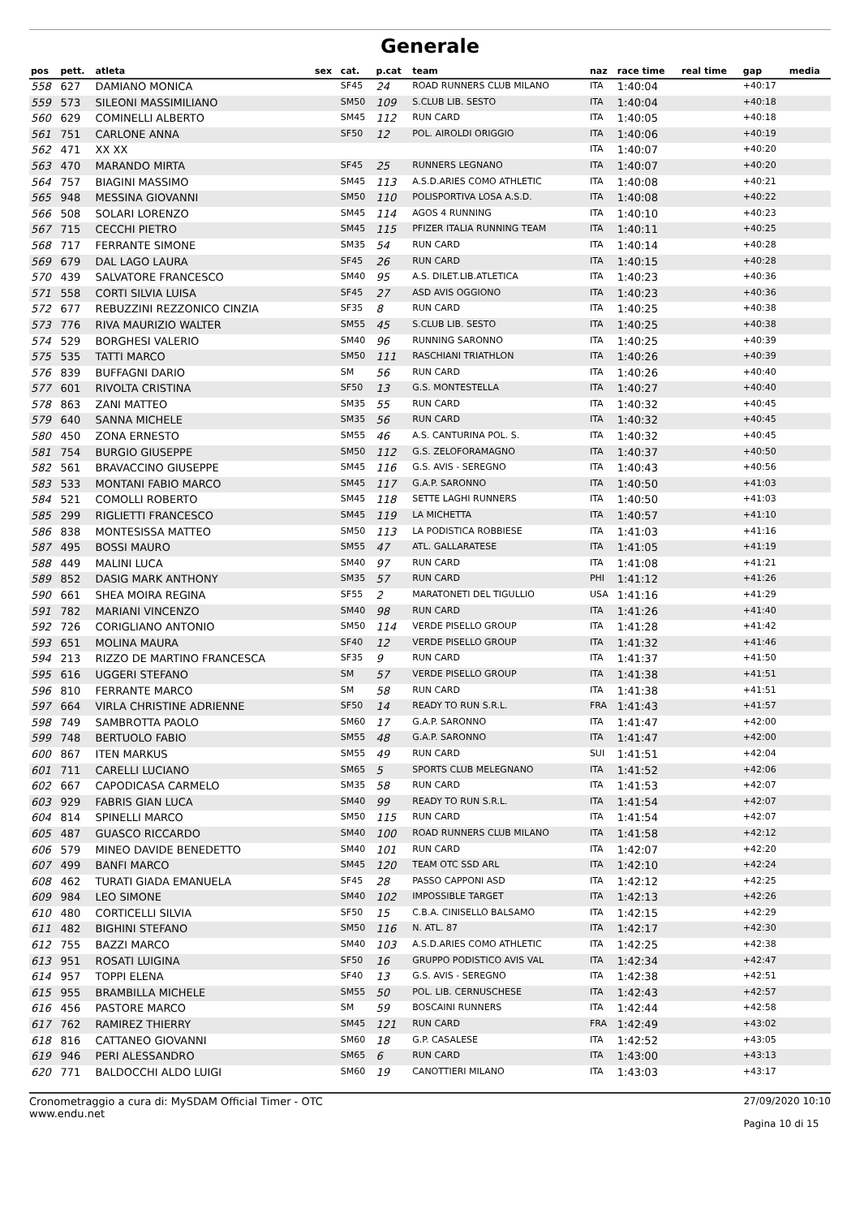Generale
| pos | pett. | atleta | sex | cat. | p.cat | team | naz | race time | real time | gap | media |
| --- | --- | --- | --- | --- | --- | --- | --- | --- | --- | --- | --- |
| 558 | 627 | DAMIANO MONICA | | SF45 | 24 | ROAD RUNNERS CLUB MILANO | ITA | 1:40:04 | | +40:17 | |
| 559 | 573 | SILEONI MASSIMILIANO | | SM50 | 109 | S.CLUB LIB. SESTO | ITA | 1:40:04 | | +40:18 | |
| 560 | 629 | COMINELLI ALBERTO | | SM45 | 112 | RUN CARD | ITA | 1:40:05 | | +40:18 | |
| 561 | 751 | CARLONE ANNA | | SF50 | 12 | POL. AIROLDI ORIGGIO | ITA | 1:40:06 | | +40:19 | |
| 562 | 471 | XX XX | | | | | ITA | 1:40:07 | | +40:20 | |
| 563 | 470 | MARANDO MIRTA | | SF45 | 25 | RUNNERS LEGNANO | ITA | 1:40:07 | | +40:20 | |
| 564 | 757 | BIAGINI MASSIMO | | SM45 | 113 | A.S.D.ARIES COMO ATHLETIC | ITA | 1:40:08 | | +40:21 | |
| 565 | 948 | MESSINA GIOVANNI | | SM50 | 110 | POLISPORTIVA LOSA A.S.D. | ITA | 1:40:08 | | +40:22 | |
| 566 | 508 | SOLARI LORENZO | | SM45 | 114 | AGOS 4 RUNNING | ITA | 1:40:10 | | +40:23 | |
| 567 | 715 | CECCHI PIETRO | | SM45 | 115 | PFIZER ITALIA RUNNING TEAM | ITA | 1:40:11 | | +40:25 | |
| 568 | 717 | FERRANTE SIMONE | | SM35 | 54 | RUN CARD | ITA | 1:40:14 | | +40:28 | |
| 569 | 679 | DAL LAGO LAURA | | SF45 | 26 | RUN CARD | ITA | 1:40:15 | | +40:28 | |
| 570 | 439 | SALVATORE FRANCESCO | | SM40 | 95 | A.S. DILET.LIB.ATLETICA | ITA | 1:40:23 | | +40:36 | |
| 571 | 558 | CORTI SILVIA LUISA | | SF45 | 27 | ASD AVIS OGGIONO | ITA | 1:40:23 | | +40:36 | |
| 572 | 677 | REBUZZINI REZZONICO CINZIA | | SF35 | 8 | RUN CARD | ITA | 1:40:25 | | +40:38 | |
| 573 | 776 | RIVA MAURIZIO WALTER | | SM55 | 45 | S.CLUB LIB. SESTO | ITA | 1:40:25 | | +40:38 | |
| 574 | 529 | BORGHESI VALERIO | | SM40 | 96 | RUNNING SARONNO | ITA | 1:40:25 | | +40:39 | |
| 575 | 535 | TATTI MARCO | | SM50 | 111 | RASCHIANI TRIATHLON | ITA | 1:40:26 | | +40:39 | |
| 576 | 839 | BUFFAGNI DARIO | | SM | 56 | RUN CARD | ITA | 1:40:26 | | +40:40 | |
| 577 | 601 | RIVOLTA CRISTINA | | SF50 | 13 | G.S. MONTESTELLA | ITA | 1:40:27 | | +40:40 | |
| 578 | 863 | ZANI MATTEO | | SM35 | 55 | RUN CARD | ITA | 1:40:32 | | +40:45 | |
| 579 | 640 | SANNA MICHELE | | SM35 | 56 | RUN CARD | ITA | 1:40:32 | | +40:45 | |
| 580 | 450 | ZONA ERNESTO | | SM55 | 46 | A.S. CANTURINA POL. S. | ITA | 1:40:32 | | +40:45 | |
| 581 | 754 | BURGIO GIUSEPPE | | SM50 | 112 | G.S. ZELOFORAMAGNO | ITA | 1:40:37 | | +40:50 | |
| 582 | 561 | BRAVACCINO GIUSEPPE | | SM45 | 116 | G.S. AVIS - SEREGNO | ITA | 1:40:43 | | +40:56 | |
| 583 | 533 | MONTANI FABIO MARCO | | SM45 | 117 | G.A.P. SARONNO | ITA | 1:40:50 | | +41:03 | |
| 584 | 521 | COMOLLI ROBERTO | | SM45 | 118 | SETTE LAGHI RUNNERS | ITA | 1:40:50 | | +41:03 | |
| 585 | 299 | RIGLIETTI FRANCESCO | | SM45 | 119 | LA MICHETTA | ITA | 1:40:57 | | +41:10 | |
| 586 | 838 | MONTESISSA MATTEO | | SM50 | 113 | LA PODISTICA ROBBIESE | ITA | 1:41:03 | | +41:16 | |
| 587 | 495 | BOSSI MAURO | | SM55 | 47 | ATL. GALLARATESE | ITA | 1:41:05 | | +41:19 | |
| 588 | 449 | MALINI LUCA | | SM40 | 97 | RUN CARD | ITA | 1:41:08 | | +41:21 | |
| 589 | 852 | DASIG MARK ANTHONY | | SM35 | 57 | RUN CARD | PHI | 1:41:12 | | +41:26 | |
| 590 | 661 | SHEA MOIRA REGINA | | SF55 | 2 | MARATONETI DEL TIGULLIO | USA | 1:41:16 | | +41:29 | |
| 591 | 782 | MARIANI VINCENZO | | SM40 | 98 | RUN CARD | ITA | 1:41:26 | | +41:40 | |
| 592 | 726 | CORIGLIANO ANTONIO | | SM50 | 114 | VERDE PISELLO GROUP | ITA | 1:41:28 | | +41:42 | |
| 593 | 651 | MOLINA MAURA | | SF40 | 12 | VERDE PISELLO GROUP | ITA | 1:41:32 | | +41:46 | |
| 594 | 213 | RIZZO DE MARTINO FRANCESCA | | SF35 | 9 | RUN CARD | ITA | 1:41:37 | | +41:50 | |
| 595 | 616 | UGGERI STEFANO | | SM | 57 | VERDE PISELLO GROUP | ITA | 1:41:38 | | +41:51 | |
| 596 | 810 | FERRANTE MARCO | | SM | 58 | RUN CARD | ITA | 1:41:38 | | +41:51 | |
| 597 | 664 | VIRLA CHRISTINE ADRIENNE | | SF50 | 14 | READY TO RUN S.R.L. | FRA | 1:41:43 | | +41:57 | |
| 598 | 749 | SAMBROTTA PAOLO | | SM60 | 17 | G.A.P. SARONNO | ITA | 1:41:47 | | +42:00 | |
| 599 | 748 | BERTUOLO FABIO | | SM55 | 48 | G.A.P. SARONNO | ITA | 1:41:47 | | +42:00 | |
| 600 | 867 | ITEN MARKUS | | SM55 | 49 | RUN CARD | SUI | 1:41:51 | | +42:04 | |
| 601 | 711 | CARELLI LUCIANO | | SM65 | 5 | SPORTS CLUB MELEGNANO | ITA | 1:41:52 | | +42:06 | |
| 602 | 667 | CAPODICASA CARMELO | | SM35 | 58 | RUN CARD | ITA | 1:41:53 | | +42:07 | |
| 603 | 929 | FABRIS GIAN LUCA | | SM40 | 99 | READY TO RUN S.R.L. | ITA | 1:41:54 | | +42:07 | |
| 604 | 814 | SPINELLI MARCO | | SM50 | 115 | RUN CARD | ITA | 1:41:54 | | +42:07 | |
| 605 | 487 | GUASCO RICCARDO | | SM40 | 100 | ROAD RUNNERS CLUB MILANO | ITA | 1:41:58 | | +42:12 | |
| 606 | 579 | MINEO DAVIDE BENEDETTO | | SM40 | 101 | RUN CARD | ITA | 1:42:07 | | +42:20 | |
| 607 | 499 | BANFI MARCO | | SM45 | 120 | TEAM OTC SSD ARL | ITA | 1:42:10 | | +42:24 | |
| 608 | 462 | TURATI GIADA EMANUELA | | SF45 | 28 | PASSO CAPPONI ASD | ITA | 1:42:12 | | +42:25 | |
| 609 | 984 | LEO SIMONE | | SM40 | 102 | IMPOSSIBLE TARGET | ITA | 1:42:13 | | +42:26 | |
| 610 | 480 | CORTICELLI SILVIA | | SF50 | 15 | C.B.A. CINISELLO BALSAMO | ITA | 1:42:15 | | +42:29 | |
| 611 | 482 | BIGHINI STEFANO | | SM50 | 116 | N. ATL. 87 | ITA | 1:42:17 | | +42:30 | |
| 612 | 755 | BAZZI MARCO | | SM40 | 103 | A.S.D.ARIES COMO ATHLETIC | ITA | 1:42:25 | | +42:38 | |
| 613 | 951 | ROSATI LUIGINA | | SF50 | 16 | GRUPPO PODISTICO AVIS VAL | ITA | 1:42:34 | | +42:47 | |
| 614 | 957 | TOPPI ELENA | | SF40 | 13 | G.S. AVIS - SEREGNO | ITA | 1:42:38 | | +42:51 | |
| 615 | 955 | BRAMBILLA MICHELE | | SM55 | 50 | POL. LIB. CERNUSCHESE | ITA | 1:42:43 | | +42:57 | |
| 616 | 456 | PASTORE MARCO | | SM | 59 | BOSCAINI RUNNERS | ITA | 1:42:44 | | +42:58 | |
| 617 | 762 | RAMIREZ THIERRY | | SM45 | 121 | RUN CARD | FRA | 1:42:49 | | +43:02 | |
| 618 | 816 | CATTANEO GIOVANNI | | SM60 | 18 | G.P. CASALESE | ITA | 1:42:52 | | +43:05 | |
| 619 | 946 | PERI ALESSANDRO | | SM65 | 6 | RUN CARD | ITA | 1:43:00 | | +43:13 | |
| 620 | 771 | BALDOCCHI ALDO LUIGI | | SM60 | 19 | CANOTTIERI MILANO | ITA | 1:43:03 | | +43:17 | |
Cronometraggio a cura di: MySDAM Official Timer - OTC
www.endu.net
27/09/2020 10:10
Pagina 10 di 15